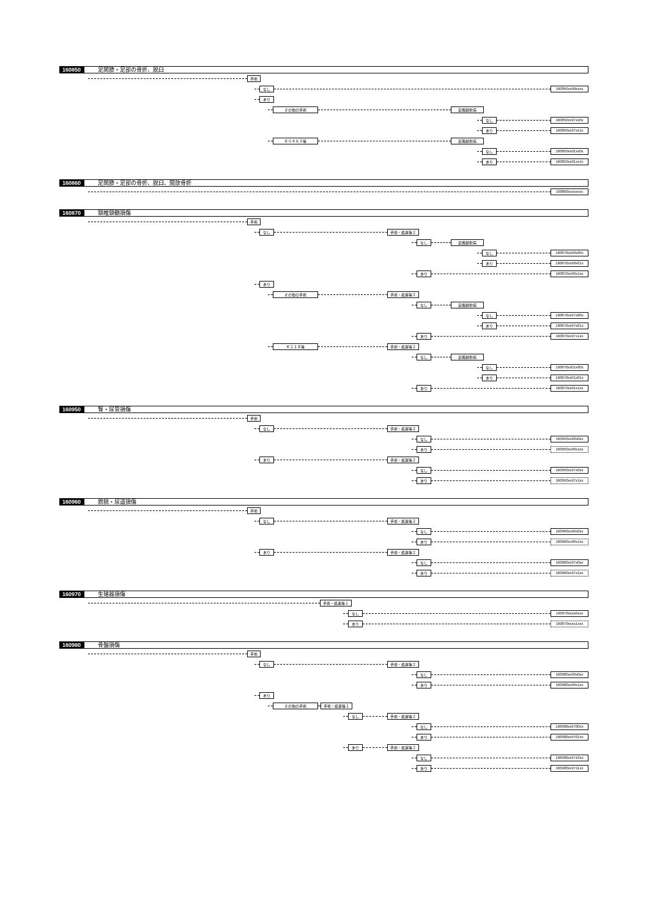160850 足関節・足部の骨折、脱臼
手術
なし 160850xx99xxxx
あり
その他の手術 定義副傷病
なし 160850xx97xx0x
あり 160850xx97xx1x
Ｋ０４６３等 定義副傷病
なし 160850xx01xx0x
あり 160850xx01xx1x
160860 足関節・足部の骨折、脱臼、開放骨折
160860xxxxxxxx
160870 頸椎頸髄損傷
手術
なし 手術・処置等２
なし 定義副傷病
なし 160870xx99x00x
あり 160870xx99x01x
あり 160870xx99x1xx
あり
その他の手術 手術・処置等２
なし 定義副傷病
なし 160870xx97x00x
あり 160870xx97x01x
あり 160870xx97x1xx
Ｋ１１８等 手術・処置等２
なし 定義副傷病
なし 160870xx01x00x
あり 160870xx01x01x
あり 160870xx01x1xx
160950 腎・尿管損傷
手術
なし 手術・処置等２
なし 160950xx99x0xx
あり 160950xx99x1xx
あり 手術・処置等２
なし 160950xx97x0xx
あり 160950xx97x1xx
160960 膀胱・尿道損傷
手術
なし 手術・処置等２
なし 160960xx99x0xx
あり 160960xx99x1xx
あり 手術・処置等２
なし 160960xx97x0xx
あり 160960xx97x1xx
160970 生殖器損傷
手術・処置等１
なし 160970xxxx0xxx
あり 160970xxxx1xxx
160980 骨盤損傷
手術
なし 手術・処置等２
なし 160980xx99x0xx
あり 160980xx99x1xx
あり
その他の手術 手術・処置等１
なし 手術・処置等２
なし 160980xx9700xx
あり 160980xx9701xx
あり 手術・処置等２
なし 160980xx9710xx
あり 160980xx9711xx